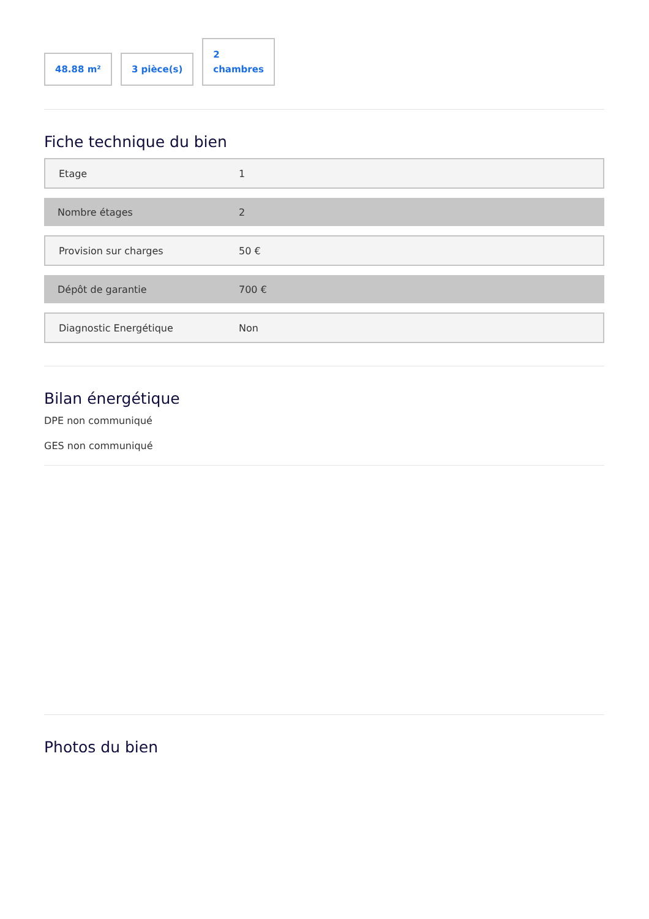48.88 m²
3 pièce(s)
2
chambres
Fiche technique du bien
| Etage | 1 |
| Nombre étages | 2 |
| Provision sur charges | 50 € |
| Dépôt de garantie | 700 € |
| Diagnostic Energétique | Non |
Bilan énergétique
DPE non communiqué
GES non communiqué
Photos du bien